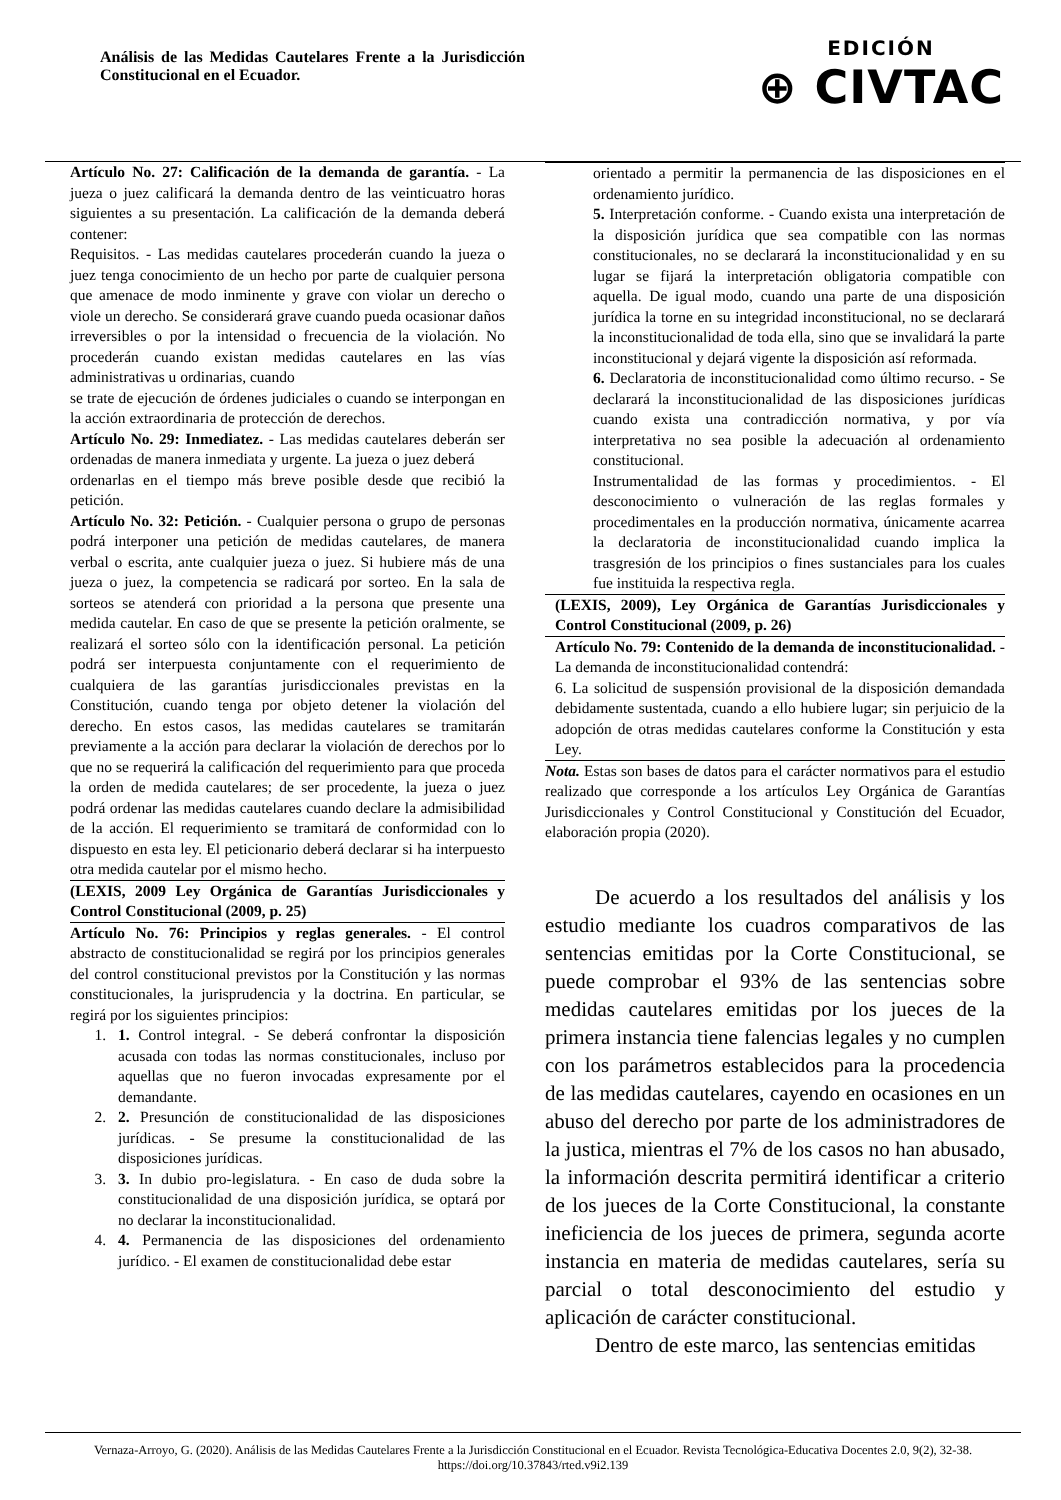Análisis de las Medidas Cautelares Frente a la Jurisdicción Constitucional en el Ecuador.
EDICIÓN
⊕ CIVTAC
| Artículo No. 27: Calificación de la demanda de garantía. - La jueza o juez calificará la demanda dentro de las veinticuatro horas siguientes a su presentación. La calificación de la demanda deberá contener: Requisitos. - Las medidas cautelares procederán cuando la jueza o juez tenga conocimiento de un hecho por parte de cualquier persona que amenace de modo inminente y grave con violar un derecho o viole un derecho. Se considerará grave cuando pueda ocasionar daños irreversibles o por la intensidad o frecuencia de la violación. No procederán cuando existan medidas cautelares en las vías administrativas u ordinarias, cuando se trate de ejecución de órdenes judiciales o cuando se interpongan en la acción extraordinaria de protección de derechos. Artículo No. 29: Inmediatez. - Las medidas cautelares deberán ser ordenadas de manera inmediata y urgente. La jueza o juez deberá ordenarlas en el tiempo más breve posible desde que recibió la petición. Artículo No. 32: Petición. - Cualquier persona o grupo de personas podrá interponer una petición de medidas cautelares, de manera verbal o escrita, ante cualquier jueza o juez. Si hubiere más de una jueza o juez, la competencia se radicará por sorteo. En la sala de sorteos se atenderá con prioridad a la persona que presente una medida cautelar. En caso de que se presente la petición oralmente, se realizará el sorteo sólo con la identificación personal. La petición podrá ser interpuesta conjuntamente con el requerimiento de cualquiera de las garantías jurisdiccionales previstas en la Constitución, cuando tenga por objeto detener la violación del derecho. En estos casos, las medidas cautelares se tramitarán previamente a la acción para declarar la violación de derechos por lo que no se requerirá la calificación del requerimiento para que proceda la orden de medida cautelares; de ser procedente, la jueza o juez podrá ordenar las medidas cautelares cuando declare la admisibilidad de la acción. El requerimiento se tramitará de conformidad con lo dispuesto en esta ley. El peticionario deberá declarar si ha interpuesto otra medida cautelar por el mismo hecho. |
| (LEXIS, 2009 Ley Orgánica de Garantías Jurisdiccionales y Control Constitucional (2009, p. 25) |
| Artículo No. 76: Principios y reglas generales. - El control abstracto de constitucionalidad se regirá por los principios generales del control constitucional previstos por la Constitución y las normas constitucionales, la jurisprudencia y la doctrina. En particular, se regirá por los siguientes principios: 1. 1. Control integral. - Se deberá confrontar la disposición acusada con todas las normas constitucionales, incluso por aquellas que no fueron invocadas expresamente por el demandante. 2. 2. Presunción de constitucionalidad de las disposiciones jurídicas. - Se presume la constitucionalidad de las disposiciones jurídicas. 3. 3. In dubio pro-legislatura. - En caso de duda sobre la constitucionalidad de una disposición jurídica, se optará por no declarar la inconstitucionalidad. 4. 4. Permanencia de las disposiciones del ordenamiento jurídico. - El examen de constitucionalidad debe estar |
| orientado a permitir la permanencia de las disposiciones en el ordenamiento jurídico. 5. Interpretación conforme. - Cuando exista una interpretación de la disposición jurídica que sea compatible con las normas constitucionales, no se declarará la inconstitucionalidad y en su lugar se fijará la interpretación obligatoria compatible con aquella. De igual modo, cuando una parte de una disposición jurídica la torne en su integridad inconstitucional, no se declarará la inconstitucionalidad de toda ella, sino que se invalidará la parte inconstitucional y dejará vigente la disposición así reformada. 6. Declaratoria de inconstitucionalidad como último recurso. - Se declarará la inconstitucionalidad de las disposiciones jurídicas cuando exista una contradicción normativa, y por vía interpretativa no sea posible la adecuación al ordenamiento constitucional. Instrumentalidad de las formas y procedimientos. - El desconocimiento o vulneración de las reglas formales y procedimentales en la producción normativa, únicamente acarrea la declaratoria de inconstitucionalidad cuando implica la trasgresión de los principios o fines sustanciales para los cuales fue instituida la respectiva regla. |
| (LEXIS, 2009), Ley Orgánica de Garantías Jurisdiccionales y Control Constitucional (2009, p. 26) |
| Artículo No. 79: Contenido de la demanda de inconstitucionalidad. - La demanda de inconstitucionalidad contendrá: 6. La solicitud de suspensión provisional de la disposición demandada debidamente sustentada, cuando a ello hubiere lugar; sin perjuicio de la adopción de otras medidas cautelares conforme la Constitución y esta Ley. |
| Nota. Estas son bases de datos para el carácter normativos para el estudio realizado que corresponde a los artículos Ley Orgánica de Garantías Jurisdiccionales y Control Constitucional y Constitución del Ecuador, elaboración propia (2020). |
De acuerdo a los resultados del análisis y los estudio mediante los cuadros comparativos de las sentencias emitidas por la Corte Constitucional, se puede comprobar el 93% de las sentencias sobre medidas cautelares emitidas por los jueces de la primera instancia tiene falencias legales y no cumplen con los parámetros establecidos para la procedencia de las medidas cautelares, cayendo en ocasiones en un abuso del derecho por parte de los administradores de la justica, mientras el 7% de los casos no han abusado, la información descrita permitirá identificar a criterio de los jueces de la Corte Constitucional, la constante ineficiencia de los jueces de primera, segunda acorte instancia en materia de medidas cautelares, sería su parcial o total desconocimiento del estudio y aplicación de carácter constitucional.
Dentro de este marco, las sentencias emitidas
Vernaza-Arroyo, G. (2020). Análisis de las Medidas Cautelares Frente a la Jurisdicción Constitucional en el Ecuador. Revista Tecnológica-Educativa Docentes 2.0, 9(2), 32-38. https://doi.org/10.37843/rted.v9i2.139